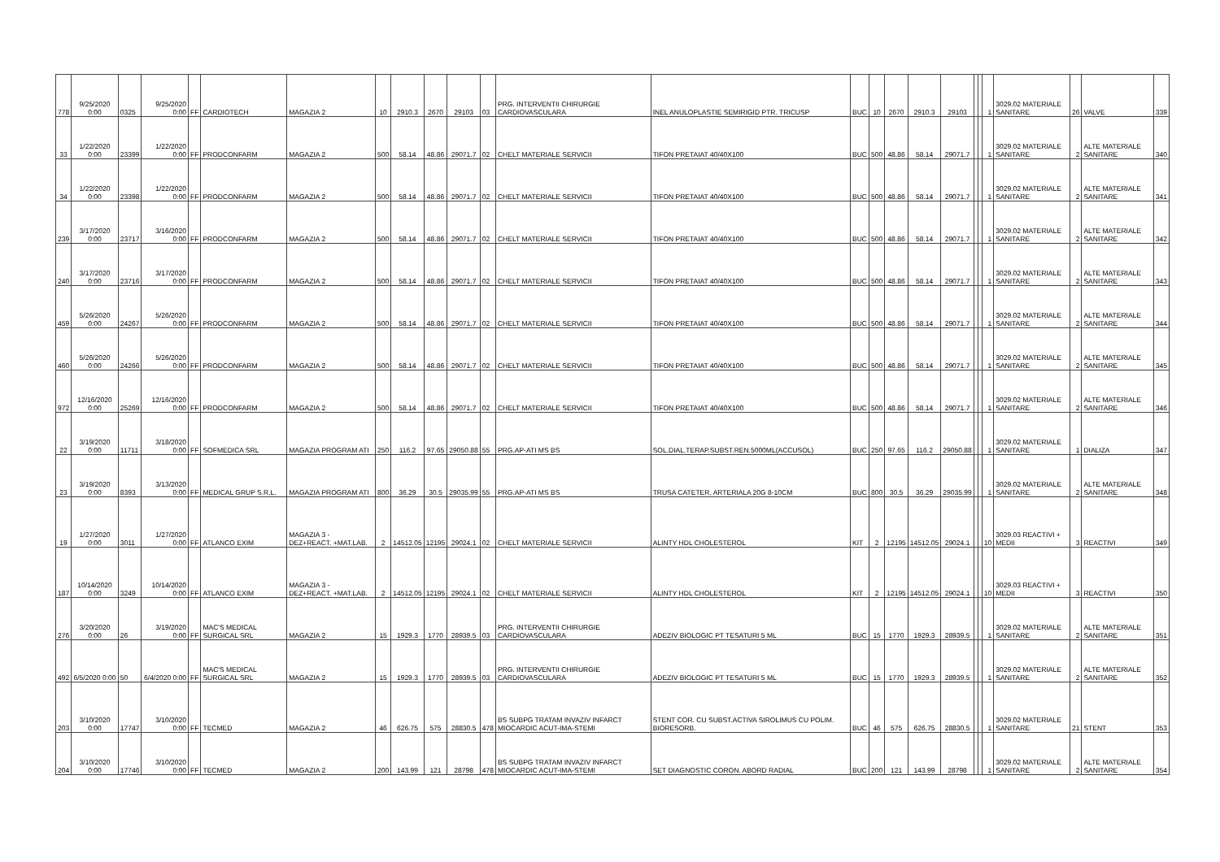| 778 | 9/25/2020 0:00 | 0325 | 9/25/2020 0:00 | FF | CARDIOTECH | MAGAZIA 2 | 10 | 2910.3 | 2670 | 29103 | 03 | PRG. INTERVENTII CHIRURGIE CARDIOVASCULARA | INEL ANULOPLASTIE SEMIRIGID PTR. TRICUSP | BUC | 10 | 2670 | 2910.3 | 29103 | | | 1 | 3029.02 MATERIALE SANITARE | 26 | VALVE | 339 |
| 33 | 1/22/2020 0:00 | 23399 | 1/22/2020 0:00 | FF | PRODCONFARM | MAGAZIA 2 | 500 | 58.14 | 48.86 | 29071.7 | 02 | CHELT MATERIALE SERVICII | TIFON PRETAIAT 40/40X100 | BUC | 500 | 48.86 | 58.14 | 29071.7 | | | 1 | 3029.02 MATERIALE SANITARE | 2 | ALTE MATERIALE SANITARE | 340 |
| 34 | 1/22/2020 0:00 | 23398 | 1/22/2020 0:00 | FF | PRODCONFARM | MAGAZIA 2 | 500 | 58.14 | 48.86 | 29071.7 | 02 | CHELT MATERIALE SERVICII | TIFON PRETAIAT 40/40X100 | BUC | 500 | 48.86 | 58.14 | 29071.7 | | | 1 | 3029.02 MATERIALE SANITARE | 2 | ALTE MATERIALE SANITARE | 341 |
| 239 | 3/17/2020 0:00 | 23717 | 3/16/2020 0:00 | FF | PRODCONFARM | MAGAZIA 2 | 500 | 58.14 | 48.86 | 29071.7 | 02 | CHELT MATERIALE SERVICII | TIFON PRETAIAT 40/40X100 | BUC | 500 | 48.86 | 58.14 | 29071.7 | | | 1 | 3029.02 MATERIALE SANITARE | 2 | ALTE MATERIALE SANITARE | 342 |
| 240 | 3/17/2020 0:00 | 23716 | 3/17/2020 0:00 | FF | PRODCONFARM | MAGAZIA 2 | 500 | 58.14 | 48.86 | 29071.7 | 02 | CHELT MATERIALE SERVICII | TIFON PRETAIAT 40/40X100 | BUC | 500 | 48.86 | 58.14 | 29071.7 | | | 1 | 3029.02 MATERIALE SANITARE | 2 | ALTE MATERIALE SANITARE | 343 |
| 459 | 5/26/2020 0:00 | 24267 | 5/26/2020 0:00 | FF | PRODCONFARM | MAGAZIA 2 | 500 | 58.14 | 48.86 | 29071.7 | 02 | CHELT MATERIALE SERVICII | TIFON PRETAIAT 40/40X100 | BUC | 500 | 48.86 | 58.14 | 29071.7 | | | 1 | 3029.02 MATERIALE SANITARE | 2 | ALTE MATERIALE SANITARE | 344 |
| 460 | 5/26/2020 0:00 | 24266 | 5/26/2020 0:00 | FF | PRODCONFARM | MAGAZIA 2 | 500 | 58.14 | 48.86 | 29071.7 | 02 | CHELT MATERIALE SERVICII | TIFON PRETAIAT 40/40X100 | BUC | 500 | 48.86 | 58.14 | 29071.7 | | | 1 | 3029.02 MATERIALE SANITARE | 2 | ALTE MATERIALE SANITARE | 345 |
| 972 | 12/16/2020 0:00 | 25269 | 12/16/2020 0:00 | FF | PRODCONFARM | MAGAZIA 2 | 500 | 58.14 | 48.86 | 29071.7 | 02 | CHELT MATERIALE SERVICII | TIFON PRETAIAT 40/40X100 | BUC | 500 | 48.86 | 58.14 | 29071.7 | | | 1 | 3029.02 MATERIALE SANITARE | 2 | ALTE MATERIALE SANITARE | 346 |
| 22 | 3/19/2020 0:00 | 11711 | 3/18/2020 0:00 | FF | SOFMEDICA SRL | MAGAZIA PROGRAM ATI | 250 | 116.2 | 97.65 | 29050.88 | 55 | PRG.AP-ATI MS BS | SOL.DIAL.TERAP.SUBST.REN.5000ML(ACCUSOL) | BUC | 250 | 97.65 | 116.2 | 29050.88 | | | 1 | 3029.02 MATERIALE SANITARE | 1 | DIALIZA | 347 |
| 23 | 3/19/2020 0:00 | 8393 | 3/13/2020 0:00 | FF | MEDICAL GRUP S.R.L. | MAGAZIA PROGRAM ATI | 800 | 36.29 | 30.5 | 29035.99 | 55 | PRG.AP-ATI MS BS | TRUSA CATETER. ARTERIALA 20G 8-10CM | BUC | 800 | 30.5 | 36.29 | 29035.99 | | | 1 | 3029.02 MATERIALE SANITARE | 2 | ALTE MATERIALE SANITARE | 348 |
| 19 | 1/27/2020 0:00 | 3011 | 1/27/2020 0:00 | FF | ATLANCO EXIM | MAGAZIA 3 - DEZ+REACT. +MAT.LAB. | 2 | 14512.05 | 12195 | 29024.1 | 02 | CHELT MATERIALE SERVICII | ALINTY HDL CHOLESTEROL | KIT | 2 | 12195 | 14512.05 | 29024.1 | | | 10 | 3029.03 REACTIVI + MEDII | 3 | REACTIVI | 349 |
| 187 | 10/14/2020 0:00 | 3249 | 10/14/2020 0:00 | FF | ATLANCO EXIM | MAGAZIA 3 - DEZ+REACT. +MAT.LAB. | 2 | 14512.05 | 12195 | 29024.1 | 02 | CHELT MATERIALE SERVICII | ALINTY HDL CHOLESTEROL | KIT | 2 | 12195 | 14512.05 | 29024.1 | | | 10 | 3029.03 REACTIVI + MEDII | 3 | REACTIVI | 350 |
| 276 | 3/20/2020 0:00 | 26 | 3/19/2020 0:00 | FF | MAC'S MEDICAL SURGICAL SRL | MAGAZIA 2 | 15 | 1929.3 | 1770 | 28939.5 | 03 | PRG. INTERVENTII CHIRURGIE CARDIOVASCULARA | ADEZIV BIOLOGIC PT TESATURI 5 ML | BUC | 15 | 1770 | 1929.3 | 28939.5 | | | 1 | 3029.02 MATERIALE SANITARE | 2 | ALTE MATERIALE SANITARE | 351 |
| 492 | 6/5/2020 0:00 | 50 | 6/4/2020 0:00 | FF | MAC'S MEDICAL SURGICAL SRL | MAGAZIA 2 | 15 | 1929.3 | 1770 | 28939.5 | 03 | PRG. INTERVENTII CHIRURGIE CARDIOVASCULARA | ADEZIV BIOLOGIC PT TESATURI 5 ML | BUC | 15 | 1770 | 1929.3 | 28939.5 | | | 1 | 3029.02 MATERIALE SANITARE | 2 | ALTE MATERIALE SANITARE | 352 |
| 203 | 3/10/2020 0:00 | 17747 | 3/10/2020 0:00 | FF | TECMED | MAGAZIA 2 | 46 | 626.75 | 575 | 28830.5 | 478 | BS SUBPG TRATAM INVAZIV INFARCT MIOCARDIC ACUT-IMA-STEMI | STENT COR. CU SUBST.ACTIVA SIROLIMUS CU POLIM. BIORESORB. | BUC | 46 | 575 | 626.75 | 28830.5 | | | 1 | 3029.02 MATERIALE SANITARE | 21 | STENT | 353 |
| 204 | 3/10/2020 0:00 | 17746 | 3/10/2020 0:00 | FF | TECMED | MAGAZIA 2 | 200 | 143.99 | 121 | 28798 | 478 | BS SUBPG TRATAM INVAZIV INFARCT MIOCARDIC ACUT-IMA-STEMI | SET DIAGNOSTIC CORON. ABORD RADIAL | BUC | 200 | 121 | 143.99 | 28798 | | | 1 | 3029.02 MATERIALE SANITARE | 2 | ALTE MATERIALE SANITARE | 354 |